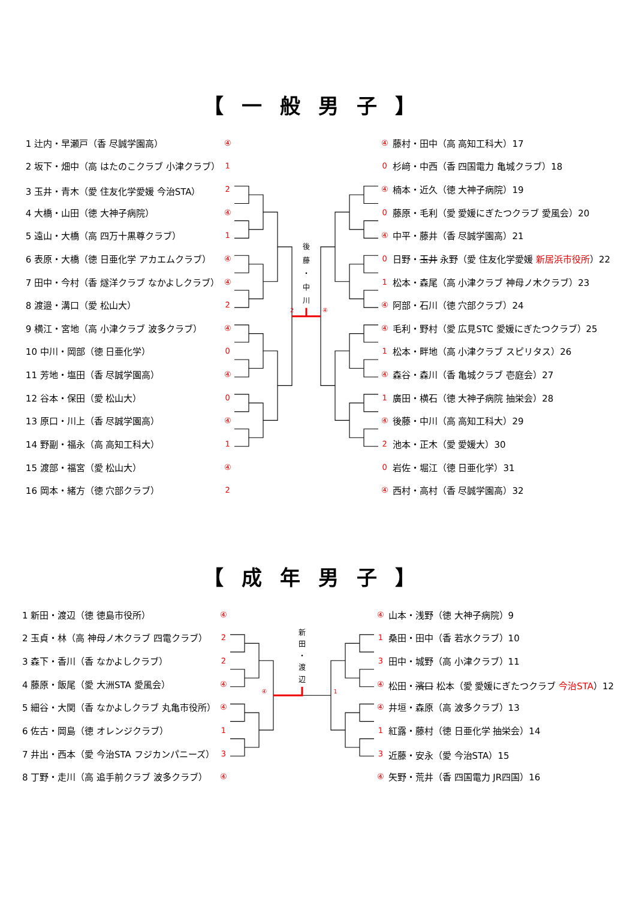【一般男子】
| 1 辻内・早瀬戸（香 尽誠学園高） | ④ |
| 2 坂下・畑中（高 はたのこクラブ 小津クラブ） | 1 |
| 3 玉井・青木（愛 住友化学愛媛 今治STA） | 2 |
| 4 大橋・山田（徳 大神子病院） | ④ |
| 5 遠山・大橋（高 四万十黒尊クラブ） | 1 |
| 6 表原・大橋（徳 日亜化学 アカエムクラブ） | ④ |
| 7 田中・今村（香 燧洋クラブ なかよしクラブ） | ④ |
| 8 渡邉・溝口（愛 松山大） | 2 |
| 9 横江・宮地（高 小津クラブ 波多クラブ） | ④ |
| 10 中川・岡部（徳 日亜化学） | 0 |
| 11 芳地・塩田（香 尽誠学園高） | ④ |
| 12 谷本・保田（愛 松山大） | 0 |
| 13 原口・川上（香 尽誠学園高） | ④ |
| 14 野副・福永（高 高知工科大） | 1 |
| 15 渡部・福宮（愛 松山大） | ④ |
| 16 岡本・緒方（徳 穴部クラブ） | 2 |
後
藤
・
中
川
2
④
| ④ | 藤村・田中（高 高知工科大）17 |
| 0 | 杉﨑・中西（香 四国電力 亀城クラブ）18 |
| ④ | 楠本・近久（徳 大神子病院）19 |
| 0 | 藤原・毛利（愛 愛媛にぎたつクラブ 愛風会）20 |
| ④ | 中平・藤井（香 尽誠学園高）21 |
| 0 | 日野・ 玉井 永野（愛 住友化学愛媛 新居浜市役所 ）22 |
| 1 | 松本・森尾（高 小津クラブ 神母ノ木クラブ）23 |
| ④ | 阿部・石川（徳 穴部クラブ）24 |
| ④ | 毛利・野村（愛 広見STC 愛媛にぎたつクラブ）25 |
| 1 | 松本・畔地（高 小津クラブ スピリタス）26 |
| ④ | 森谷・森川（香 亀城クラブ 壱庭会）27 |
| 1 | 廣田・横石（徳 大神子病院 抽栄会）28 |
| ④ | 後藤・中川（高 高知工科大）29 |
| 2 | 池本・正木（愛 愛媛大）30 |
| 0 | 岩佐・堀江（徳 日亜化学）31 |
| ④ | 西村・高村（香 尽誠学園高）32 |
【成年男子】
| 1 新田・渡辺（徳 徳島市役所） | ④ |
| 2 玉貞・林（高 神母ノ木クラブ 四電クラブ） | 2 |
| 3 森下・香川（香 なかよしクラブ） | 2 |
| 4 藤原・飯尾（愛 大洲STA 愛風会） | ④ |
| 5 細谷・大関（香 なかよしクラブ 丸亀市役所） | ④ |
| 6 佐古・岡島（徳 オレンジクラブ） | 1 |
| 7 井出・西本（愛 今治STA フジカンパニーズ） | 3 |
| 8 丁野・走川（高 追手前クラブ 波多クラブ） | ④ |
新
田
・
渡
辺
④
1
| ④ | 山本・浅野（徳 大神子病院）9 |
| 1 | 桑田・田中（香 若水クラブ）10 |
| 3 | 田中・城野（高 小津クラブ）11 |
| ④ | 松田・ 濱口 松本（愛 愛媛にぎたつクラブ 今治STA ）12 |
| ④ | 井垣・森原（高 波多クラブ）13 |
| 1 | 紅露・藤村（徳 日亜化学 抽栄会）14 |
| 3 | 近藤・安永（愛 今治STA）15 |
| ④ | 矢野・荒井（香 四国電力 JR四国）16 |